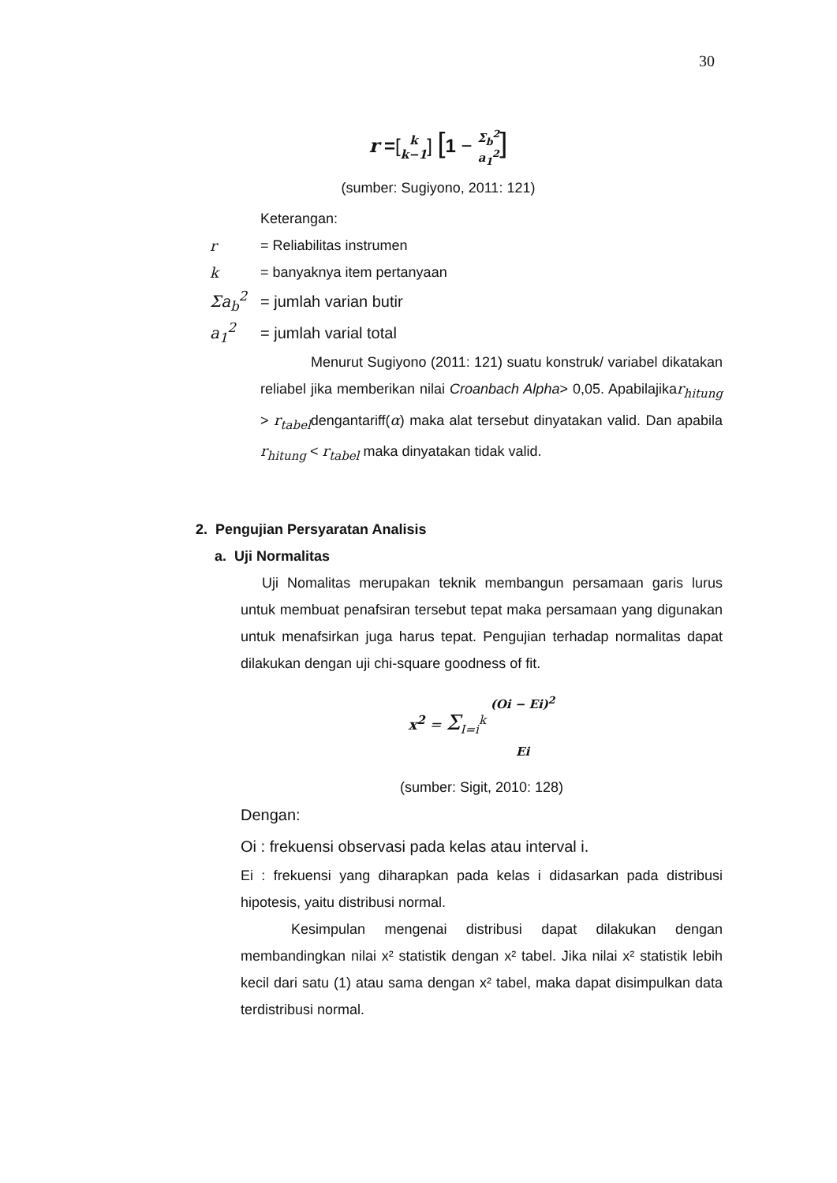30
r =[k k−1] [1 − Σ<sub>b</sub><sup>2</sup> a<sub>1</sub><sup>2</sup>]
(sumber: Sugiyono, 2011: 121)
Keterangan:
r = Reliabilitas instrumen
k = banyaknya item pertanyaan
Σa<sub>b</sub><sup>2</sup> = jumlah varian butir
a<sub>1</sub><sup>2</sup> = jumlah varial total
Menurut Sugiyono (2011: 121) suatu konstruk/ variabel dikatakan reliabel jika memberikan nilai Croanbach Alpha> 0,05. Apabilajikar<sub>hitung</sub> > r<sub>tabel</sub>dengantariff(α) maka alat tersebut dinyatakan valid. Dan apabila r<sub>hitung</sub> < r<sub>tabel</sub> maka dinyatakan tidak valid.
2. Pengujian Persyaratan Analisis
a. Uji Normalitas
Uji Nomalitas merupakan teknik membangun persamaan garis lurus untuk membuat penafsiran tersebut tepat maka persamaan yang digunakan untuk menafsirkan juga harus tepat. Pengujian terhadap normalitas dapat dilakukan dengan uji chi-square goodness of fit.
x<sup>2</sup> = Σ<sub>I=i</sub><sup>k</sup> (Oi − Ei)<sup>2</sup> Ei
(sumber: Sigit, 2010: 128)
Dengan:
Oi : frekuensi observasi pada kelas atau interval i.
Ei : frekuensi yang diharapkan pada kelas i didasarkan pada distribusi hipotesis, yaitu distribusi normal.
Kesimpulan mengenai distribusi dapat dilakukan dengan membandingkan nilai x² statistik dengan x² tabel. Jika nilai x² statistik lebih kecil dari satu (1) atau sama dengan x² tabel, maka dapat disimpulkan data terdistribusi normal.